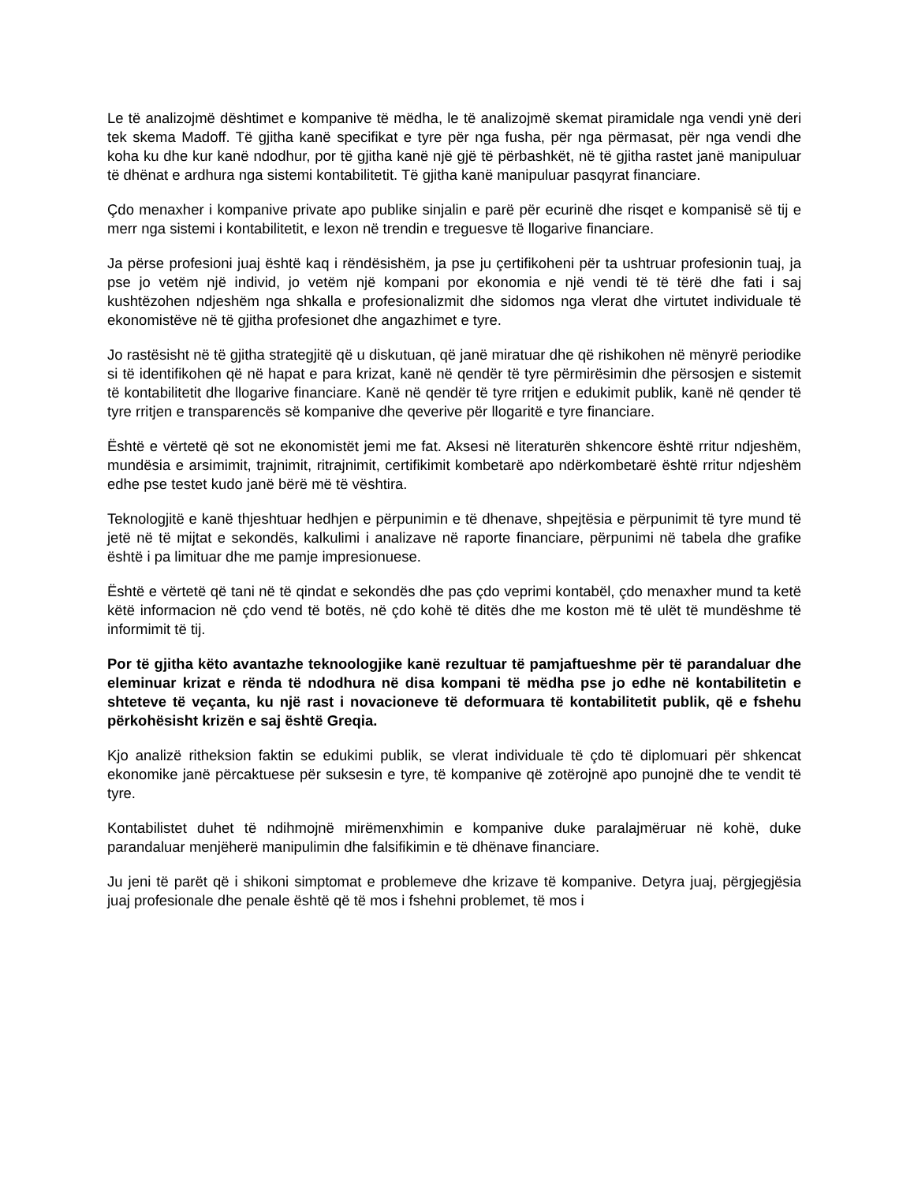Le të analizojmë dështimet e kompanive të mëdha, le të analizojmë skemat piramidale nga vendi ynë deri tek skema Madoff. Të gjitha kanë specifikat e tyre për nga fusha, për nga përmasat, për nga vendi dhe koha ku dhe kur kanë ndodhur, por të gjitha kanë një gjë të përbashkët, në të gjitha rastet janë manipuluar të dhënat e ardhura nga sistemi kontabilitetit. Të gjitha kanë manipuluar pasqyrat financiare.
Çdo menaxher i kompanive private apo publike sinjalin e parë për ecurinë dhe risqet e kompanisë së tij e merr nga sistemi i kontabilitetit, e lexon në trendin e treguesve të llogarive financiare.
Ja përse profesioni juaj është kaq i rëndësishëm, ja pse ju çertifikoheni për ta ushtruar profesionin tuaj, ja pse jo vetëm një individ, jo vetëm një kompani por ekonomia e një vendi të të tërë dhe fati i saj kushtëzohen ndjeshëm nga shkalla e profesionalizmit dhe sidomos nga vlerat dhe virtutet individuale të ekonomistëve në të gjitha profesionet dhe angazhimet e tyre.
Jo rastësisht në të gjitha strategjitë që u diskutuan, që janë miratuar dhe që rishikohen në mënyrë periodike si të identifikohen që në hapat e para krizat, kanë në qendër të tyre përmirësimin dhe përsosjen e sistemit të kontabilitetit dhe llogarive financiare. Kanë në qendër të tyre rritjen e edukimit publik, kanë në qender të tyre rritjen e transparencës së kompanive dhe qeverive për llogaritë e tyre financiare.
Është e vërtetë që sot ne ekonomistët jemi me fat. Aksesi në literaturën shkencore është rritur ndjeshëm, mundësia e arsimimit, trajnimit, ritrajnimit, certifikimit kombetarë apo ndërkombetarë është rritur ndjeshëm edhe pse testet kudo janë bërë më të vështira.
Teknologjitë e kanë thjeshtuar hedhjen e përpunimin e të dhenave, shpejtësia e përpunimit të tyre mund të jetë në të mijtat e sekondës, kalkulimi i analizave në raporte financiare, përpunimi në tabela dhe grafike është i pa limituar dhe me pamje impresionuese.
Është e vërtetë që tani në të qindat e sekondës dhe pas çdo veprimi kontabël, çdo menaxher mund ta ketë këtë informacion në çdo vend të botës, në çdo kohë të ditës dhe me koston më të ulët të mundëshme të informimit të tij.
Por të gjitha këto avantazhe teknoologjike kanë rezultuar të pamjaftueshme për të parandaluar dhe eleminuar krizat e rënda të ndodhura në disa kompani të mëdha pse jo edhe në kontabilitetin e shteteve të veçanta, ku një rast i novacioneve të deformuara të kontabilitetit publik, që e fshehu përkohësisht krizën e saj është Greqia.
Kjo analizë ritheksion faktin se edukimi publik, se vlerat individuale të çdo të diplomuari për shkencat ekonomike janë përcaktuese për suksesin e tyre, të kompanive që zotërojnë apo punojnë dhe te vendit të tyre.
Kontabilistet duhet të ndihmojnë mirëmenxhimin e kompanive duke paralajmëruar në kohë, duke parandaluar menjëherë manipulimin dhe falsifikimin e të dhënave financiare.
Ju jeni të parët që i shikoni simptomat e problemeve dhe krizave të kompanive. Detyra juaj, përgjegjësia juaj profesionale dhe penale është që të mos i fshehni problemet, të mos i